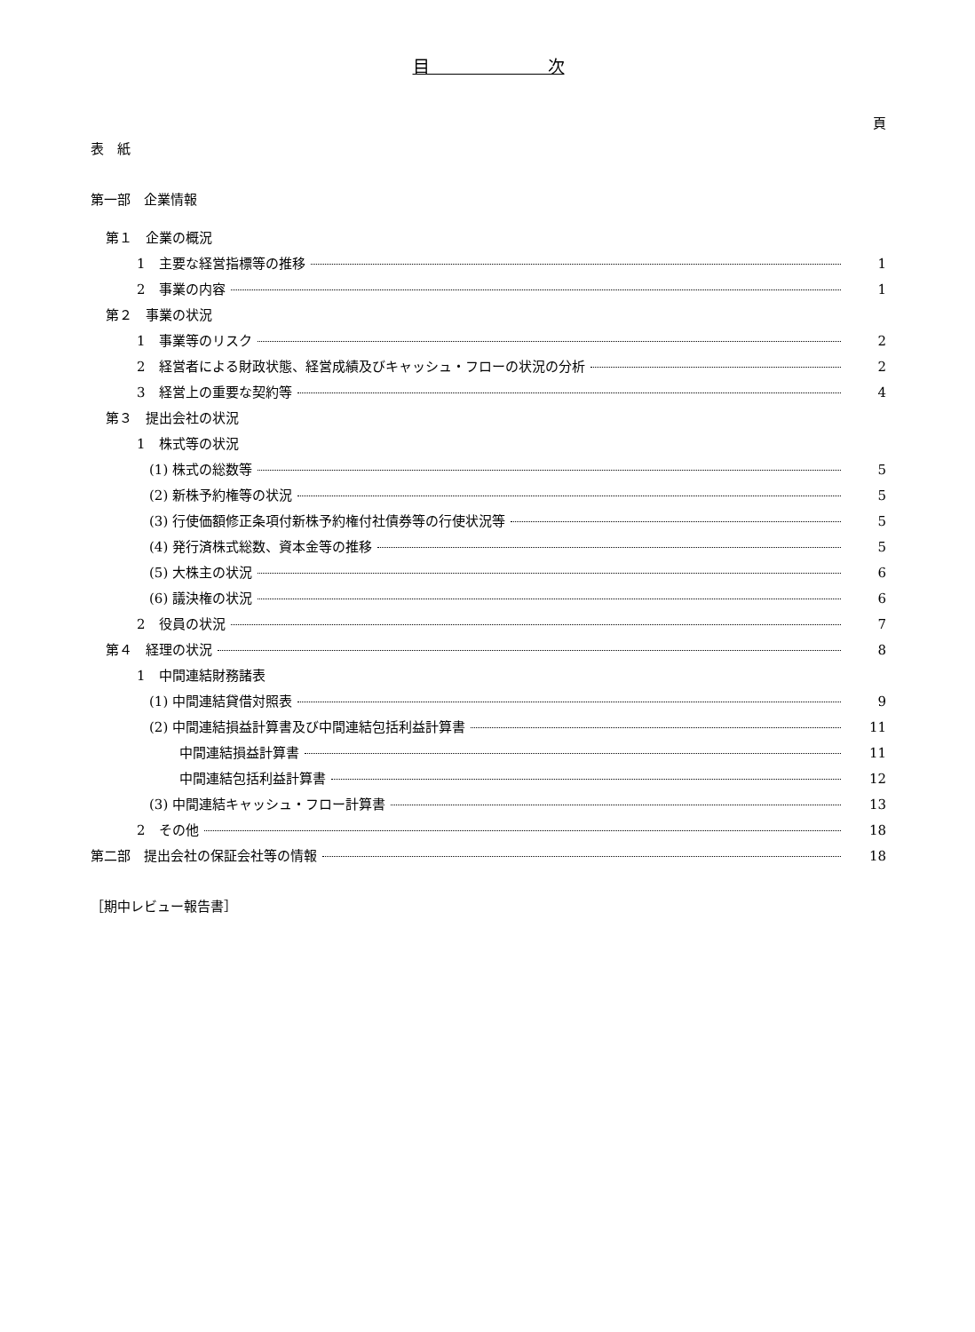目　　　　　　　次
頁
表　紙
第一部　企業情報
第１　企業の概況
1　主要な経営指標等の推移 1
2　事業の内容 1
第２　事業の状況
1　事業等のリスク 2
2　経営者による財政状態、経営成績及びキャッシュ・フローの状況の分析 2
3　経営上の重要な契約等 4
第３　提出会社の状況
1　株式等の状況
(1) 株式の総数等 5
(2) 新株予約権等の状況 5
(3) 行使価額修正条項付新株予約権付社債券等の行使状況等 5
(4) 発行済株式総数、資本金等の推移 5
(5) 大株主の状況 6
(6) 議決権の状況 6
2　役員の状況 7
第４　経理の状況 8
1　中間連結財務諸表
(1) 中間連結貸借対照表 9
(2) 中間連結損益計算書及び中間連結包括利益計算書 11
中間連結損益計算書 11
中間連結包括利益計算書 12
(3) 中間連結キャッシュ・フロー計算書 13
2　その他 18
第二部　提出会社の保証会社等の情報 18
［期中レビュー報告書］